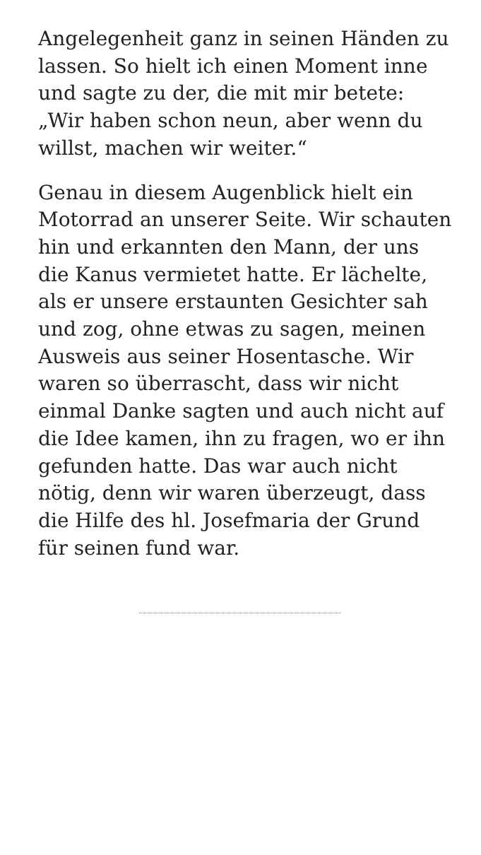Angelegenheit ganz in seinen Händen zu lassen. So hielt ich einen Moment inne und sagte zu der, die mit mir betete: „Wir haben schon neun, aber wenn du willst, machen wir weiter.“
Genau in diesem Augenblick hielt ein Motorrad an unserer Seite. Wir schauten hin und erkannten den Mann, der uns die Kanus vermietet hatte. Er lächelte, als er unsere erstaunten Gesichter sah und zog, ohne etwas zu sagen, meinen Ausweis aus seiner Hosentasche. Wir waren so überrascht, dass wir nicht einmal Danke sagten und auch nicht auf die Idee kamen, ihn zu fragen, wo er ihn gefunden hatte. Das war auch nicht nötig, denn wir waren überzeugt, dass die Hilfe des hl. Josefmaria der Grund für seinen fund war.